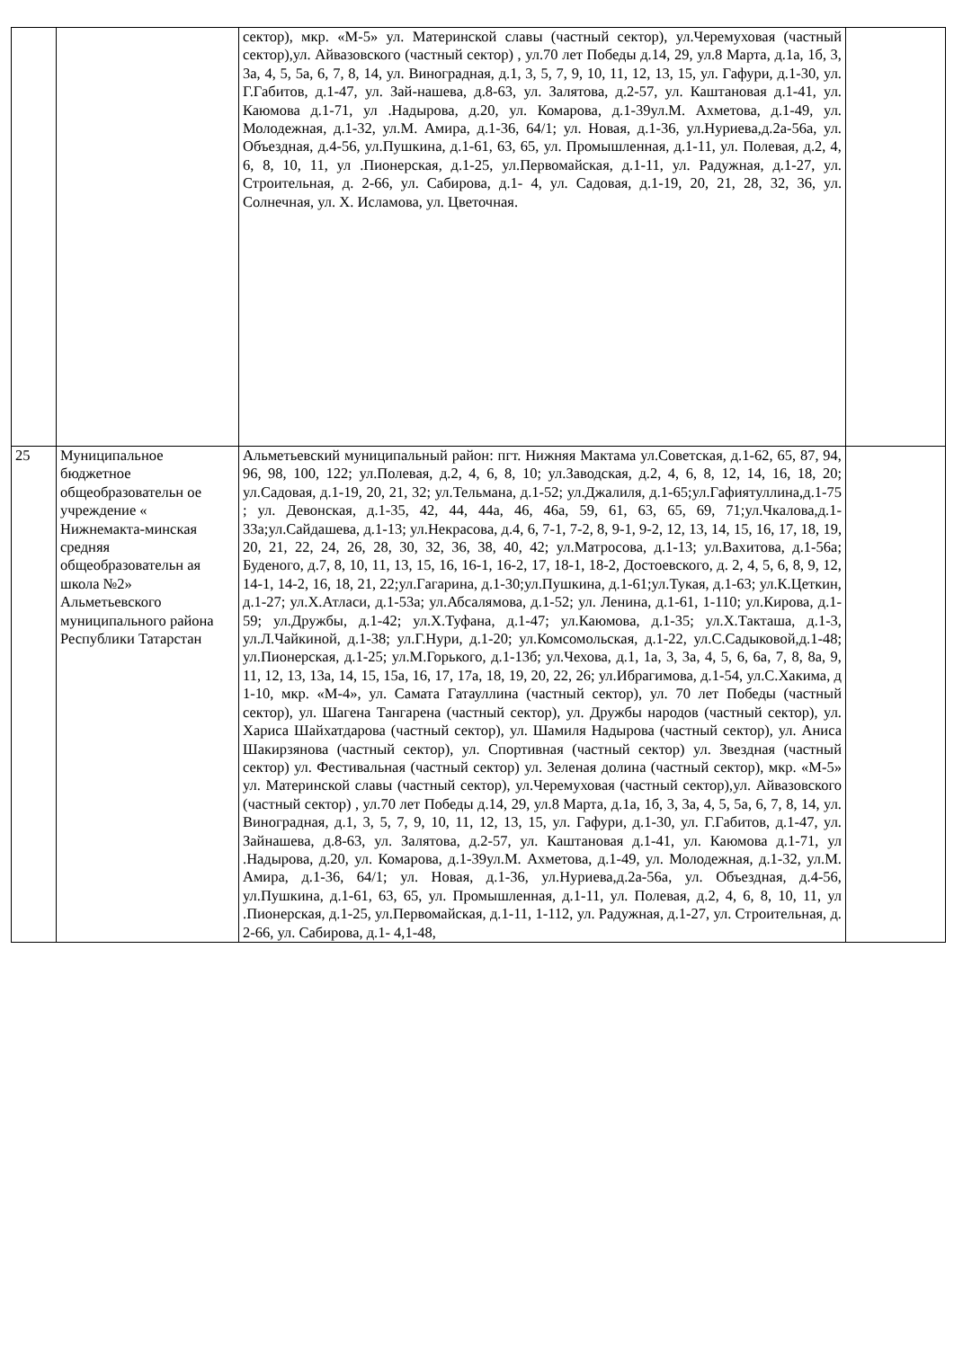| | | сектор), мкр. «М-5» ул. Материнской славы (частный сектор), ул.Черемуховая (частный сектор),ул. Айвазовского (частный сектор) , ул.70 лет Победы д.14, 29, ул.8 Марта, д.1а, 1б, 3, 3а, 4, 5, 5а, 6, 7, 8, 14, ул. Виноградная, д.1, 3, 5, 7, 9, 10, 11, 12, 13, 15, ул. Гафури, д.1-30, ул. Г.Габитов, д.1-47, ул. Зай-нашева, д.8-63, ул. Залятова, д.2-57, ул. Каштановая д.1-41, ул. Каюмова д.1-71, ул .Надырова, д.20, ул. Комарова, д.1-39ул.М. Ахметова, д.1-49, ул. Молодежная, д.1-32, ул.М. Амира, д.1-36, 64/1; ул. Новая, д.1-36, ул.Нуриева,д.2а-56а, ул. Объездная, д.4-56, ул.Пушкина, д.1-61, 63, 65, ул. Промышленная, д.1-11, ул. Полевая, д.2, 4, 6, 8, 10, 11, ул .Пионерская, д.1-25, ул.Первомайская, д.1-11, ул. Радужная, д.1-27, ул. Строительная, д. 2-66, ул. Сабирова, д.1- 4, ул. Садовая, д.1-19, 20, 21, 28, 32, 36, ул. Солнечная, ул. Х. Исламова, ул. Цветочная. | |
| 25 | Муниципальное бюджетное общеобразовательн ое учреждение « Нижнемакта-минская средняя общеобразовательн ая школа №2» Альметьевского муниципального района Республики Татарстан | Альметьевский муниципальный район: пгт. Нижняя Мактама ул.Советская, д.1-62, 65, 87, 94, 96, 98, 100, 122; ул.Полевая, д.2, 4, 6, 8, 10; ул.Заводская, д.2, 4, 6, 8, 12, 14, 16, 18, 20; ул.Садовая, д.1-19, 20, 21, 32; ул.Тельмана, д.1-52; ул.Джалиля, д.1-65;ул.Гафиятуллина,д.1-75 ; ул. Девонская, д.1-35, 42, 44, 44а, 46, 46а, 59, 61, 63, 65, 69, 71;ул.Чкалова,д.1-33а;ул.Сайдашева, д.1-13; ул.Некрасова, д.4, 6, 7-1, 7-2, 8, 9-1, 9-2, 12, 13, 14, 15, 16, 17, 18, 19, 20, 21, 22, 24, 26, 28, 30, 32, 36, 38, 40, 42; ул.Матросова, д.1-13; ул.Вахитова, д.1-56а; Буденого, д.7, 8, 10, 11, 13, 15, 16, 16-1, 16-2, 17, 18-1, 18-2, Достоевского, д. 2, 4, 5, 6, 8, 9, 12, 14-1, 14-2, 16, 18, 21, 22;ул.Гагарина, д.1-30;ул.Пушкина, д.1-61;ул.Тукая, д.1-63; ул.К.Цеткин, д.1-27; ул.Х.Атласи, д.1-53а; ул.Абсалямова, д.1-52; ул. Ленина, д.1-61, 1-110; ул.Кирова, д.1-59; ул.Дружбы, д.1-42; ул.Х.Туфана, д.1-47; ул.Каюмова, д.1-35; ул.Х.Такташа, д.1-3, ул.Л.Чайкиной, д.1-38; ул.Г.Нури, д.1-20; ул.Комсомольская, д.1-22, ул.С.Садыковой,д.1-48; ул.Пионерская, д.1-25; ул.М.Горького, д.1-13б; ул.Чехова, д.1, 1а, 3, 3а, 4, 5, 6, 6а, 7, 8, 8а, 9, 11, 12, 13, 13а, 14, 15, 15а, 16, 17, 17а, 18, 19, 20, 22, 26; ул.Ибрагимова, д.1-54, ул.С.Хакима, д 1-10, мкр. «М-4», ул. Самата Гатауллина (частный сектор), ул. 70 лет Победы (частный сектор), ул. Шагена Тангарена (частный сектор), ул. Дружбы народов (частный сектор), ул. Хариса Шайхатдарова (частный сектор), ул. Шамиля Надырова (частный сектор), ул. Аниса Шакирзянова (частный сектор), ул. Спортивная (частный сектор) ул. Звездная (частный сектор) ул. Фестивальная (частный сектор) ул. Зеленая долина (частный сектор), мкр. «М-5» ул. Материнской славы (частный сектор), ул.Черемуховая (частный сектор),ул. Айвазовского (частный сектор) , ул.70 лет Победы д.14, 29, ул.8 Марта, д.1а, 1б, 3, 3а, 4, 5, 5а, 6, 7, 8, 14, ул. Виноградная, д.1, 3, 5, 7, 9, 10, 11, 12, 13, 15, ул. Гафури, д.1-30, ул. Г.Габитов, д.1-47, ул. Зайнашева, д.8-63, ул. Залятова, д.2-57, ул. Каштановая д.1-41, ул. Каюмова д.1-71, ул .Надырова, д.20, ул. Комарова, д.1-39ул.М. Ахметова, д.1-49, ул. Молодежная, д.1-32, ул.М. Амира, д.1-36, 64/1; ул. Новая, д.1-36, ул.Нуриева,д.2а-56а, ул. Объездная, д.4-56, ул.Пушкина, д.1-61, 63, 65, ул. Промышленная, д.1-11, ул. Полевая, д.2, 4, 6, 8, 10, 11, ул .Пионерская, д.1-25, ул.Первомайская, д.1-11, 1-112, ул. Радужная, д.1-27, ул. Строительная, д. 2-66, ул. Сабирова, д.1- 4,1-48, | |